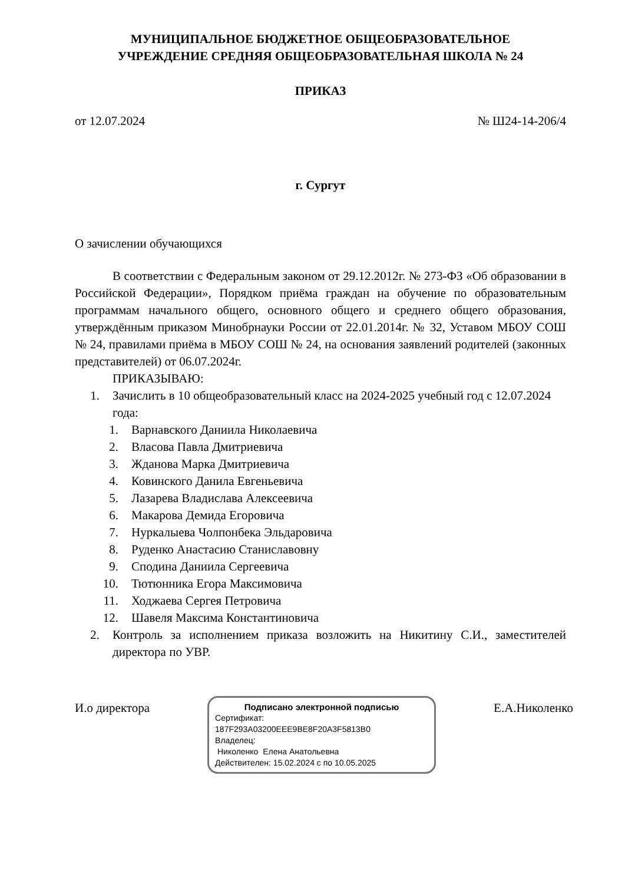МУНИЦИПАЛЬНОЕ БЮДЖЕТНОЕ ОБЩЕОБРАЗОВАТЕЛЬНОЕ
УЧРЕЖДЕНИЕ СРЕДНЯЯ ОБЩЕОБРАЗОВАТЕЛЬНАЯ ШКОЛА № 24
ПРИКАЗ
от 12.07.2024 № Ш24-14-206/4
г. Сургут
О зачислении обучающихся
В соответствии с Федеральным законом от 29.12.2012г. № 273-ФЗ «Об образовании в Российской Федерации», Порядком приёма граждан на обучение по образовательным программам начального общего, основного общего и среднего общего образования, утверждённым приказом Минобрнауки России от 22.01.2014г. № 32, Уставом МБОУ СОШ № 24, правилами приёма в МБОУ СОШ № 24, на основания заявлений родителей (законных представителей) от 06.07.2024г.
ПРИКАЗЫВАЮ:
1. Зачислить в 10 общеобразовательный класс на 2024-2025 учебный год с 12.07.2024 года:
1. Варнавского Даниила Николаевича
2. Власова Павла Дмитриевича
3. Жданова Марка Дмитриевича
4. Ковинского Данила Евгеньевича
5. Лазарева Владислава Алексеевича
6. Макарова Демида Егоровича
7. Нуркалыева Чолпонбека Эльдаровича
8. Руденко Анастасию Станиславовну
9. Сподина Даниила Сергеевича
10. Тютюнника Егора Максимовича
11. Ходжаева Сергея Петровича
12. Шавеля Максима Константиновича
2. Контроль за исполнением приказа возложить на Никитину С.И., заместителей директора по УВР.
И.о директора
Подписано электронной подписью
Сертификат:
187F293A03200EEE9BE8F20A3F5813B0
Владелец:
Николенко Елена Анатольевна
Действителен: 15.02.2024 с по 10.05.2025
Е.А.Николенко